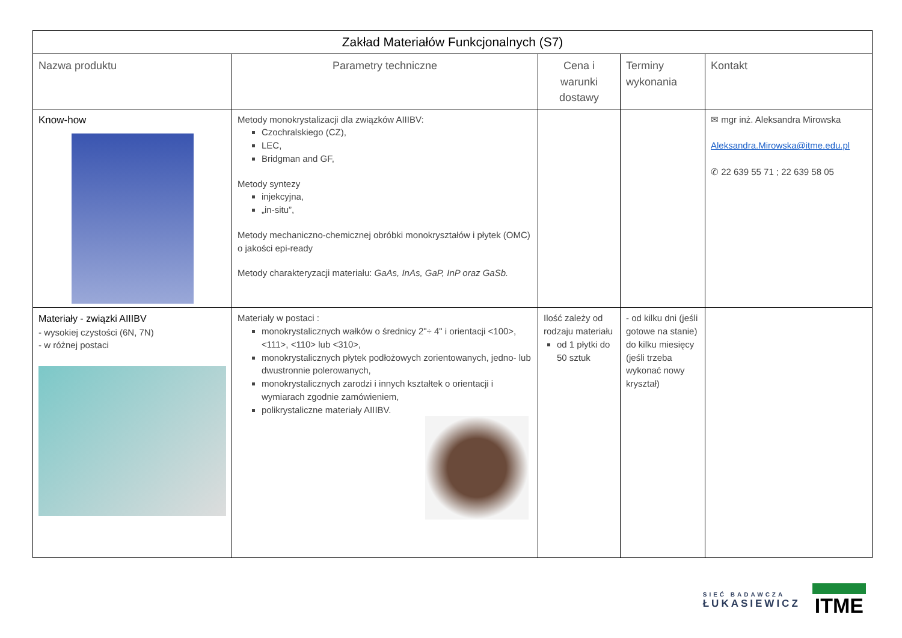| Zakład Materiałów Funkcjonalnych (S7) | | | | |
| Nazwa produktu | Parametry techniczne | Cena i warunki dostawy | Terminy wykonania | Kontakt |
| Know-how | Metody monokrystalizacji dla związków AIIIBV: Czochralskiego (CZ), LEC, Bridgman and GF, Metody syntezy injekcyjna, „in-situ”, Metody mechaniczno-chemicznej obróbki monokryształów i płytek (OMC) o jakości epi-ready Metody charakteryzacji materiału: GaAs, InAs, GaP, InP oraz GaSb. | | | ✉ mgr inż. Aleksandra Mirowska Aleksandra.Mirowska@itme.edu.pl ✆ 22 639 55 71 ; 22 639 58 05 |
| Materiały - związki AIIIBV - wysokiej czystości (6N, 7N) - w różnej postaci | Materiały w postaci : monokrystalicznych wałków o średnicy 2"÷ 4" i orientacji <100>, <111>, <110> lub <310>, monokrystalicznych płytek podłożowych zorientowanych, jedno- lub dwustronnie polerowanych, monokrystalicznych zarodzi i innych kształtek o orientacji i wymiarach zgodnie zamówieniem, polikrystaliczne materiały AIIIBV. | Ilość zależy od rodzaju materiału od 1 płytki do 50 sztuk | - od kilku dni (jeśli gotowe na stanie) do kilku miesięcy (jeśli trzeba wykonać nowy kryształ) | |
SIEĆ BADAWCZA
ŁUKASIEWICZ
ITME